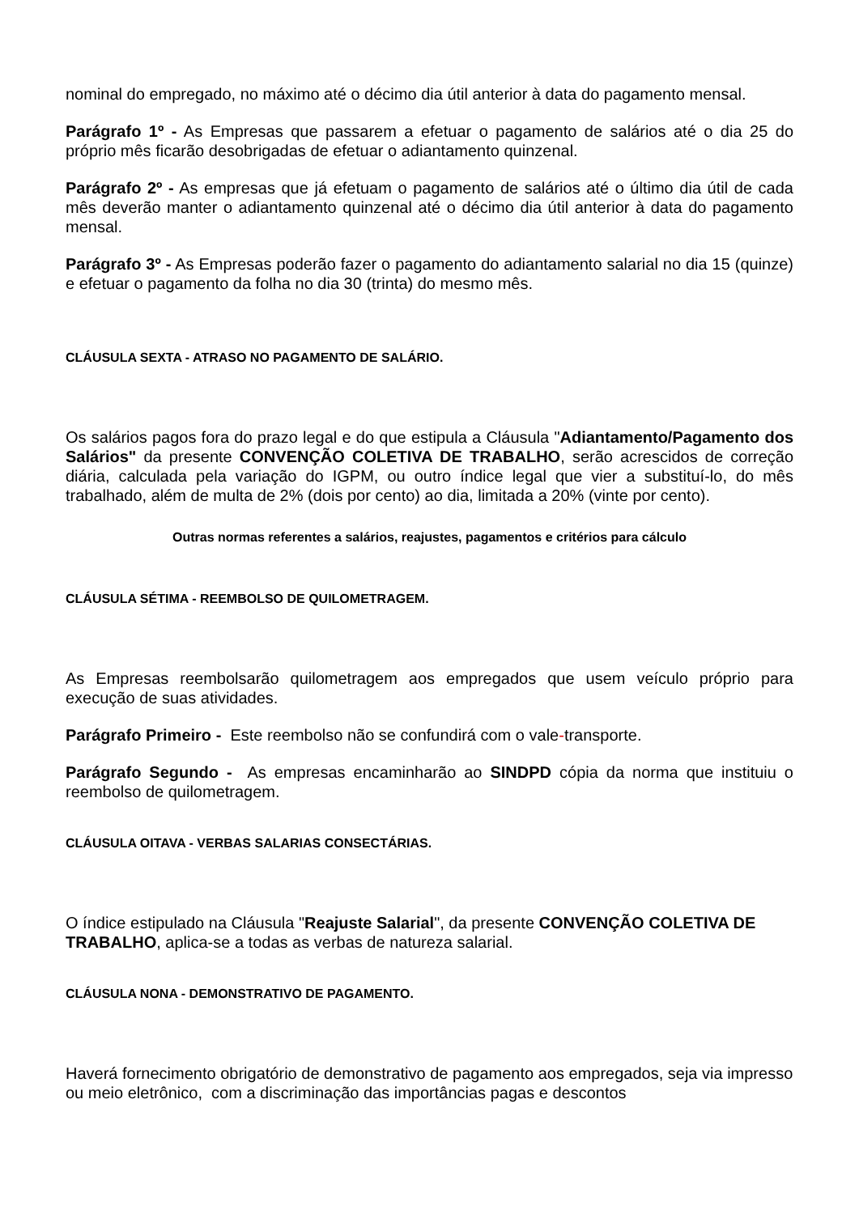nominal do empregado, no máximo até o décimo dia útil anterior à data do pagamento mensal.
Parágrafo 1º - As Empresas que passarem a efetuar o pagamento de salários até o dia 25 do próprio mês ficarão desobrigadas de efetuar o adiantamento quinzenal.
Parágrafo 2º - As empresas que já efetuam o pagamento de salários até o último dia útil de cada mês deverão manter o adiantamento quinzenal até o décimo dia útil anterior à data do pagamento mensal.
Parágrafo 3º - As Empresas poderão fazer o pagamento do adiantamento salarial no dia 15 (quinze) e efetuar o pagamento da folha no dia 30 (trinta) do mesmo mês.
CLÁUSULA SEXTA - ATRASO NO PAGAMENTO DE SALÁRIO.
Os salários pagos fora do prazo legal e do que estipula a Cláusula "Adiantamento/Pagamento dos Salários" da presente CONVENÇÃO COLETIVA DE TRABALHO, serão acrescidos de correção diária, calculada pela variação do IGPM, ou outro índice legal que vier a substituí-lo, do mês trabalhado, além de multa de 2% (dois por cento) ao dia, limitada a 20% (vinte por cento).
Outras normas referentes a salários, reajustes, pagamentos e critérios para cálculo
CLÁUSULA SÉTIMA - REEMBOLSO DE QUILOMETRAGEM.
As Empresas reembolsarão quilometragem aos empregados que usem veículo próprio para execução de suas atividades.
Parágrafo Primeiro - Este reembolso não se confundirá com o vale-transporte.
Parágrafo Segundo - As empresas encaminharão ao SINDPD cópia da norma que instituiu o reembolso de quilometragem.
CLÁUSULA OITAVA - VERBAS SALARIAS CONSECTÁRIAS.
O índice estipulado na Cláusula "Reajuste Salarial", da presente CONVENÇÃO COLETIVA DE TRABALHO, aplica-se a todas as verbas de natureza salarial.
CLÁUSULA NONA - DEMONSTRATIVO DE PAGAMENTO.
Haverá fornecimento obrigatório de demonstrativo de pagamento aos empregados, seja via impresso ou meio eletrônico, com a discriminação das importâncias pagas e descontos